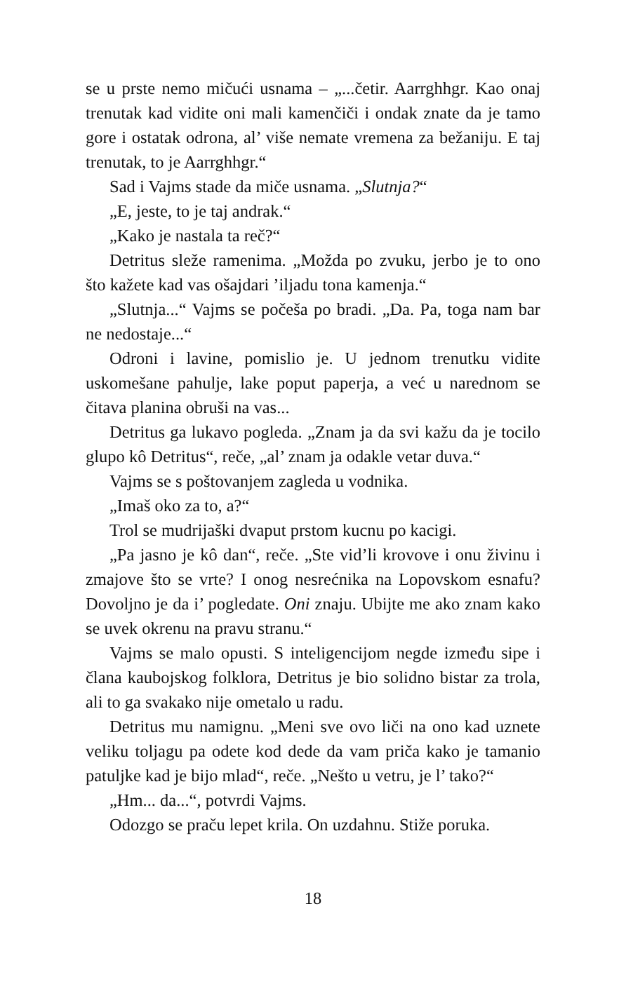se u prste nemo mičući usnama – „...četir. Aarrghhgr. Kao onaj trenutak kad vidite oni mali kamenčiči i ondak znate da je tamo gore i ostatak odrona, al’ više nemate vremena za bežaniju. E taj trenutak, to je Aarrghhgr.“
Sad i Vajms stade da miče usnama. „Slutnja?“
„E, jeste, to je taj andrak.“
„Kako je nastala ta reč?“
Detritus sleže ramenima. „Možda po zvuku, jerbo je to ono što kažete kad vas ošajdari ’iljadu tona kamenja.“
„Slutnja...“ Vajms se počeša po bradi. „Da. Pa, toga nam bar ne nedostaje...“
Odroni i lavine, pomislio je. U jednom trenutku vidite uskomešane pahulje, lake poput paperja, a već u narednom se čitava planina obruši na vas...
Detritus ga lukavo pogleda. „Znam ja da svi kažu da je tocilo glupo kô Detritus“, reče, „al’ znam ja odakle vetar duva.“
Vajms se s poštovanjem zagleda u vodnika.
„Imaš oko za to, a?“
Trol se mudrijaški dvaput prstom kucnu po kacigi.
„Pa jasno je kô dan“, reče. „Ste vid’li krovove i onu živinu i zmajove što se vrte? I onog nesrećnika na Lopovskom esnafu? Dovoljno je da i’ pogledate. Oni znaju. Ubijte me ako znam kako se uvek okrenu na pravu stranu.“
Vajms se malo opusti. S inteligencijom negde između sipe i člana kaubojskog folklora, Detritus je bio solidno bistar za trola, ali to ga svakako nije ometalo u radu.
Detritus mu namignu. „Meni sve ovo liči na ono kad uznete veliku toljagu pa odete kod dede da vam priča kako je tamanio patuljke kad je bijo mlad“, reče. „Nešto u vetru, je l’ tako?“
„Hm... da...“, potvrdi Vajms.
Odozgo se praču lepet krila. On uzdahnu. Stiže poruka.
18